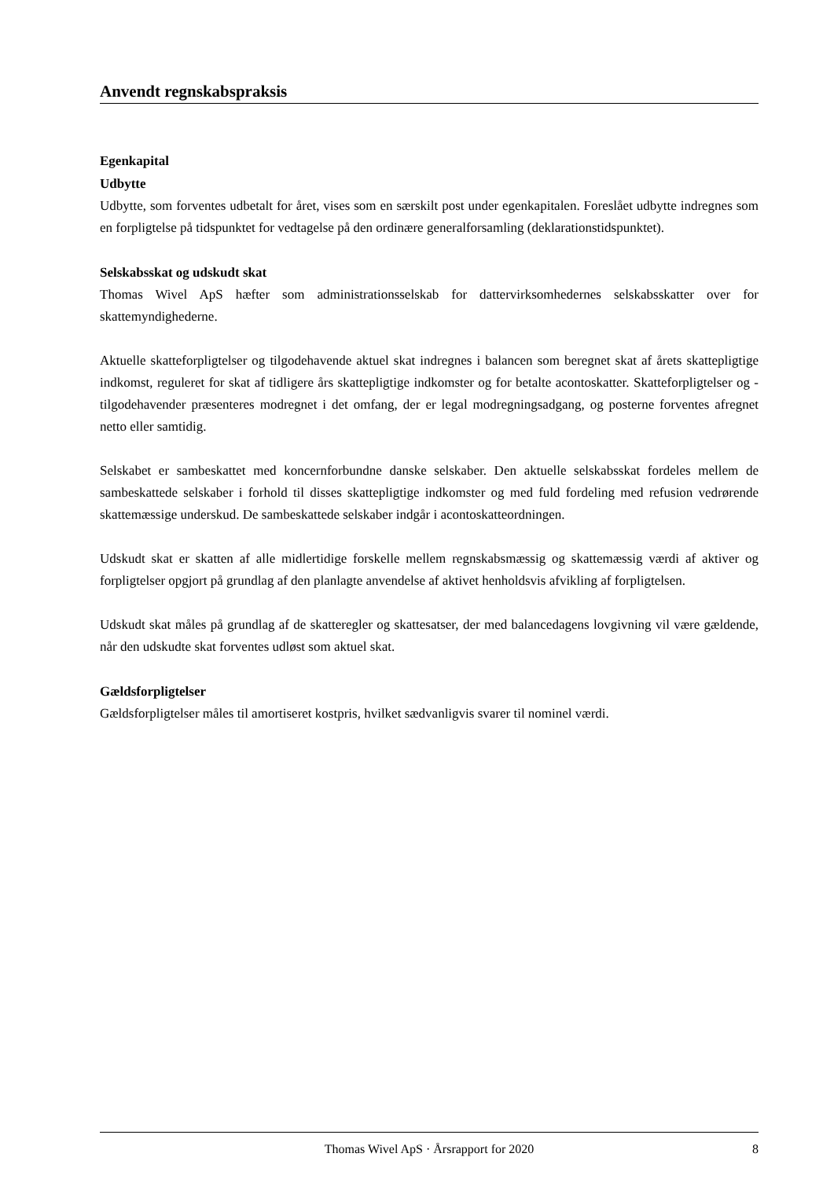Anvendt regnskabspraksis
Egenkapital
Udbytte
Udbytte, som forventes udbetalt for året, vises som en særskilt post under egenkapitalen. Foreslået udbytte indregnes som en forpligtelse på tidspunktet for vedtagelse på den ordinære generalforsamling (deklarationstidspunktet).
Selskabsskat og udskudt skat
Thomas Wivel ApS hæfter som administrationsselskab for dattervirksomhedernes selskabsskatter over for skattemyndighederne.
Aktuelle skatteforpligtelser og tilgodehavende aktuel skat indregnes i balancen som beregnet skat af årets skattepligtige indkomst, reguleret for skat af tidligere års skattepligtige indkomster og for betalte acontoskatter. Skatteforpligtelser og -tilgodehavender præsenteres modregnet i det omfang, der er legal modregningsadgang, og posterne forventes afregnet netto eller samtidig.
Selskabet er sambeskattet med koncernforbundne danske selskaber. Den aktuelle selskabsskat fordeles mellem de sambeskattede selskaber i forhold til disses skattepligtige indkomster og med fuld fordeling med refusion vedrørende skattemæssige underskud. De sambeskattede selskaber indgår i acontoskatteordningen.
Udskudt skat er skatten af alle midlertidige forskelle mellem regnskabsmæssig og skattemæssig værdi af aktiver og forpligtelser opgjort på grundlag af den planlagte anvendelse af aktivet henholdsvis afvikling af forpligtelsen.
Udskudt skat måles på grundlag af de skatteregler og skattesatser, der med balancedagens lovgivning vil være gældende, når den udskudte skat forventes udløst som aktuel skat.
Gældsforpligtelser
Gældsforpligtelser måles til amortiseret kostpris, hvilket sædvanligvis svarer til nominel værdi.
Thomas Wivel ApS · Årsrapport for 2020 8